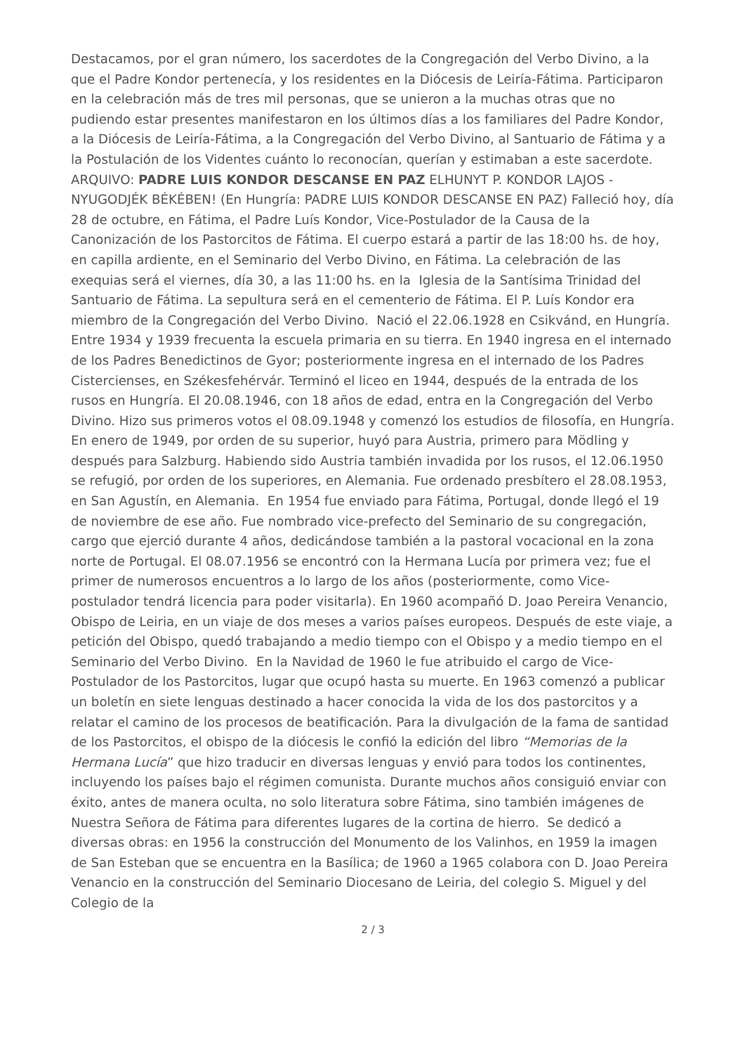Destacamos, por el gran número, los sacerdotes de la Congregación del Verbo Divino, a la que el Padre Kondor pertenecía, y los residentes en la Diócesis de Leiría-Fátima. Participaron en la celebración más de tres mil personas, que se unieron a la muchas otras que no pudiendo estar presentes manifestaron en los últimos días a los familiares del Padre Kondor, a la Diócesis de Leiría-Fátima, a la Congregación del Verbo Divino, al Santuario de Fátima y a la Postulación de los Videntes cuánto lo reconocían, querían y estimaban a este sacerdote. ARQUIVO: PADRE LUIS KONDOR DESCANSE EN PAZ ELHUNYT P. KONDOR LAJOS - NYUGODJÉK BÉKÉBEN! (En Hungría: PADRE LUIS KONDOR DESCANSE EN PAZ) Falleció hoy, día 28 de octubre, en Fátima, el Padre Luís Kondor, Vice-Postulador de la Causa de la Canonización de los Pastorcitos de Fátima. El cuerpo estará a partir de las 18:00 hs. de hoy, en capilla ardiente, en el Seminario del Verbo Divino, en Fátima. La celebración de las exequias será el viernes, día 30, a las 11:00 hs. en la Iglesia de la Santísima Trinidad del Santuario de Fátima. La sepultura será en el cementerio de Fátima. El P. Luís Kondor era miembro de la Congregación del Verbo Divino. Nació el 22.06.1928 en Csikvánd, en Hungría. Entre 1934 y 1939 frecuenta la escuela primaria en su tierra. En 1940 ingresa en el internado de los Padres Benedictinos de Gyor; posteriormente ingresa en el internado de los Padres Cistercienses, en Székesfehérvár. Terminó el liceo en 1944, después de la entrada de los rusos en Hungría. El 20.08.1946, con 18 años de edad, entra en la Congregación del Verbo Divino. Hizo sus primeros votos el 08.09.1948 y comenzó los estudios de filosofía, en Hungría. En enero de 1949, por orden de su superior, huyó para Austria, primero para Mödling y después para Salzburg. Habiendo sido Austria también invadida por los rusos, el 12.06.1950 se refugió, por orden de los superiores, en Alemania. Fue ordenado presbítero el 28.08.1953, en San Agustín, en Alemania. En 1954 fue enviado para Fátima, Portugal, donde llegó el 19 de noviembre de ese año. Fue nombrado vice-prefecto del Seminario de su congregación, cargo que ejerció durante 4 años, dedicándose también a la pastoral vocacional en la zona norte de Portugal. El 08.07.1956 se encontró con la Hermana Lucía por primera vez; fue el primer de numerosos encuentros a lo largo de los años (posteriormente, como Vice-postulador tendrá licencia para poder visitarla). En 1960 acompañó D. Joao Pereira Venancio, Obispo de Leiria, en un viaje de dos meses a varios países europeos. Después de este viaje, a petición del Obispo, quedó trabajando a medio tiempo con el Obispo y a medio tiempo en el Seminario del Verbo Divino. En la Navidad de 1960 le fue atribuido el cargo de Vice-Postulador de los Pastorcitos, lugar que ocupó hasta su muerte. En 1963 comenzó a publicar un boletín en siete lenguas destinado a hacer conocida la vida de los dos pastorcitos y a relatar el camino de los procesos de beatificación. Para la divulgación de la fama de santidad de los Pastorcitos, el obispo de la diócesis le confió la edición del libro “Memorias de la Hermana Lucía” que hizo traducir en diversas lenguas y envió para todos los continentes, incluyendo los países bajo el régimen comunista. Durante muchos años consiguió enviar con éxito, antes de manera oculta, no solo literatura sobre Fátima, sino también imágenes de Nuestra Señora de Fátima para diferentes lugares de la cortina de hierro. Se dedicó a diversas obras: en 1956 la construcción del Monumento de los Valinhos, en 1959 la imagen de San Esteban que se encuentra en la Basílica; de 1960 a 1965 colabora con D. Joao Pereira Venancio en la construcción del Seminario Diocesano de Leiria, del colegio S. Miguel y del Colegio de la
2 / 3